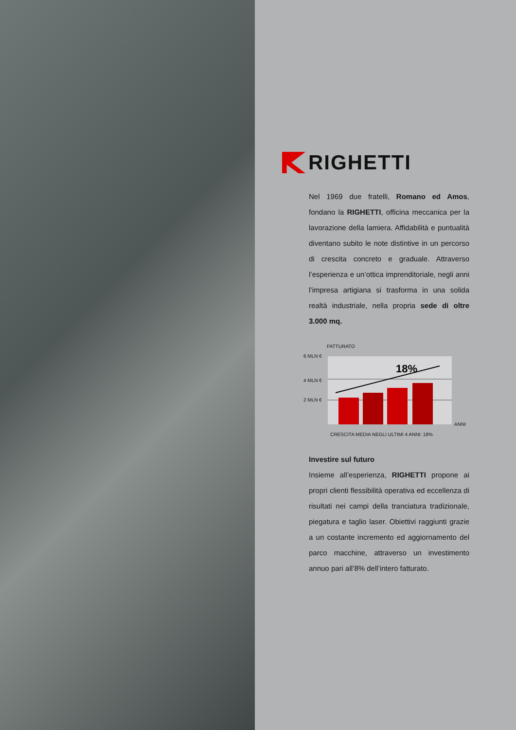RIGHETTI
Nel 1969 due fratelli, Romano ed Amos, fondano la RIGHETTI, officina meccanica per la lavorazione della lamiera. Affidabilità e puntualità diventano subito le note distintive in un percorso di crescita concreto e graduale. Attraverso l’esperienza e un’ottica imprenditoriale, negli anni l’impresa artigiana si trasforma in una solida realtà industriale, nella propria sede di oltre 3.000 mq.
FATTURATO
6 MLN €
4 MLN €
2 MLN €
18%
ANNI
CRESCITA MEDIA NEGLI ULTIMI 4 ANNI: 18%
Investire sul futuro
Insieme all’esperienza, RIGHETTI propone ai propri clienti flessibilità operativa ed eccellenza di risultati nei campi della tranciatura tradizionale, piegatura e taglio laser. Obiettivi raggiunti grazie a un costante incremento ed aggiornamento del parco macchine, attraverso un investimento annuo pari all’8% dell’intero fatturato.